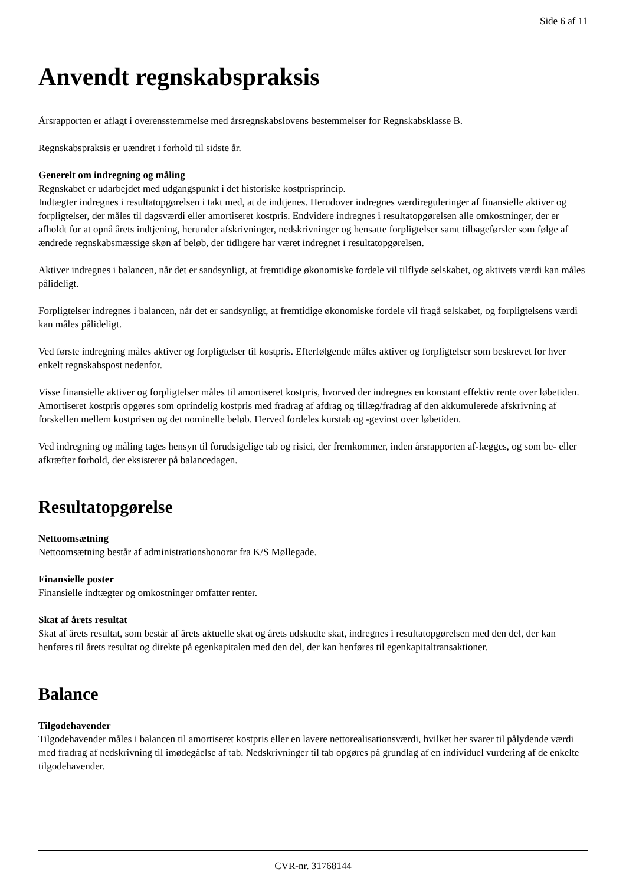Side 6 af 11
Anvendt regnskabspraksis
Årsrapporten er aflagt i overensstemmelse med årsregnskabslovens bestemmelser for Regnskabsklasse B.
Regnskabspraksis er uændret i forhold til sidste år.
Generelt om indregning og måling
Regnskabet er udarbejdet med udgangspunkt i det historiske kostprisprincip.
Indtægter indregnes i resultatopgørelsen i takt med, at de indtjenes. Herudover indregnes værdireguleringer af finansielle aktiver og forpligtelser, der måles til dagsværdi eller amortiseret kostpris. Endvidere indregnes i resultatopgørelsen alle omkostninger, der er afholdt for at opnå årets indtjening, herunder afskrivninger, nedskrivninger og hensatte forpligtelser samt tilbageførsler som følge af ændrede regnskabsmæssige skøn af beløb, der tidligere har været indregnet i resultatopgørelsen.
Aktiver indregnes i balancen, når det er sandsynligt, at fremtidige økonomiske fordele vil tilflyde selskabet, og aktivets værdi kan måles pålideligt.
Forpligtelser indregnes i balancen, når det er sandsynligt, at fremtidige økonomiske fordele vil fragå selskabet, og forpligtelsens værdi kan måles pålideligt.
Ved første indregning måles aktiver og forpligtelser til kostpris. Efterfølgende måles aktiver og forpligtelser som beskrevet for hver enkelt regnskabspost nedenfor.
Visse finansielle aktiver og forpligtelser måles til amortiseret kostpris, hvorved der indregnes en konstant effektiv rente over løbetiden. Amortiseret kostpris opgøres som oprindelig kostpris med fradrag af afdrag og tillæg/fradrag af den akkumulerede afskrivning af forskellen mellem kostprisen og det nominelle beløb. Herved fordeles kurstab og -gevinst over løbetiden.
Ved indregning og måling tages hensyn til forudsigelige tab og risici, der fremkommer, inden årsrapporten af-lægges, og som be- eller afkræfter forhold, der eksisterer på balancedagen.
Resultatopgørelse
Nettoomsætning
Nettoomsætning består af administrationshonorar fra K/S Møllegade.
Finansielle poster
Finansielle indtægter og omkostninger omfatter renter.
Skat af årets resultat
Skat af årets resultat, som består af årets aktuelle skat og årets udskudte skat, indregnes i resultatopgørelsen med den del, der kan henføres til årets resultat og direkte på egenkapitalen med den del, der kan henføres til egenkapitaltransaktioner.
Balance
Tilgodehavender
Tilgodehavender måles i balancen til amortiseret kostpris eller en lavere nettorealisationsværdi, hvilket her svarer til pålydende værdi med fradrag af nedskrivning til imødegåelse af tab. Nedskrivninger til tab opgøres på grundlag af en individuel vurdering af de enkelte tilgodehavender.
CVR-nr. 31768144